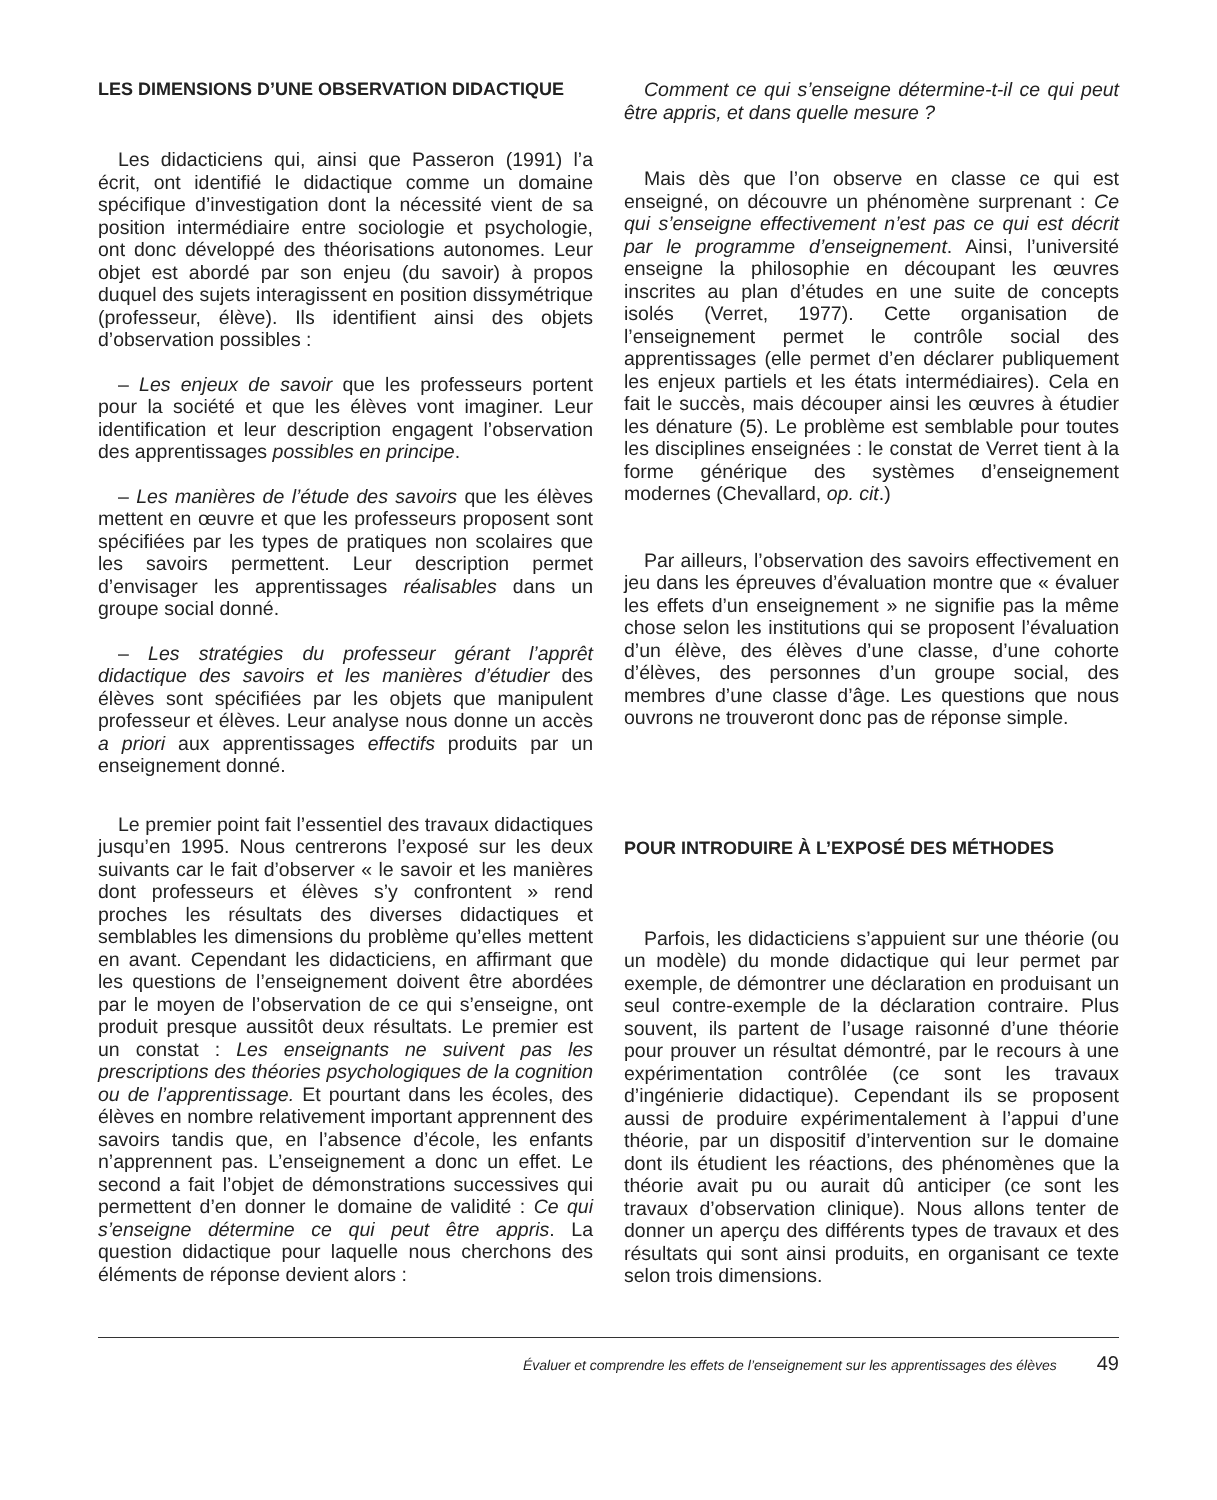LES DIMENSIONS D’UNE OBSERVATION DIDACTIQUE
Les didacticiens qui, ainsi que Passeron (1991) l’a écrit, ont identifié le didactique comme un domaine spécifique d’investigation dont la nécessité vient de sa position intermédiaire entre sociologie et psychologie, ont donc développé des théorisations autonomes. Leur objet est abordé par son enjeu (du savoir) à propos duquel des sujets interagissent en position dissymétrique (professeur, élève). Ils identifient ainsi des objets d’observation possibles :
– Les enjeux de savoir que les professeurs portent pour la société et que les élèves vont imaginer. Leur identification et leur description engagent l’observation des apprentissages possibles en principe.
– Les manières de l’étude des savoirs que les élèves mettent en œuvre et que les professeurs proposent sont spécifiées par les types de pratiques non scolaires que les savoirs permettent. Leur description permet d’envisager les apprentissages réalisables dans un groupe social donné.
– Les stratégies du professeur gérant l’apprêt didactique des savoirs et les manières d’étudier des élèves sont spécifiées par les objets que manipulent professeur et élèves. Leur analyse nous donne un accès a priori aux apprentissages effectifs produits par un enseignement donné.
Le premier point fait l’essentiel des travaux didactiques jusqu’en 1995. Nous centrerons l’exposé sur les deux suivants car le fait d’observer « le savoir et les manières dont professeurs et élèves s’y confrontent » rend proches les résultats des diverses didactiques et semblables les dimensions du problème qu’elles mettent en avant. Cependant les didacticiens, en affirmant que les questions de l’enseignement doivent être abordées par le moyen de l’observation de ce qui s’enseigne, ont produit presque aussitôt deux résultats. Le premier est un constat : Les enseignants ne suivent pas les prescriptions des théories psychologiques de la cognition ou de l’apprentissage. Et pourtant dans les écoles, des élèves en nombre relativement important apprennent des savoirs tandis que, en l’absence d’école, les enfants n’apprennent pas. L’enseignement a donc un effet. Le second a fait l’objet de démonstrations successives qui permettent d’en donner le domaine de validité : Ce qui s’enseigne détermine ce qui peut être appris. La question didactique pour laquelle nous cherchons des éléments de réponse devient alors :
Comment ce qui s’enseigne détermine-t-il ce qui peut être appris, et dans quelle mesure ?
Mais dès que l’on observe en classe ce qui est enseigné, on découvre un phénomène surprenant : Ce qui s’enseigne effectivement n’est pas ce qui est décrit par le programme d’enseignement. Ainsi, l’université enseigne la philosophie en découpant les œuvres inscrites au plan d’études en une suite de concepts isolés (Verret, 1977). Cette organisation de l’enseignement permet le contrôle social des apprentissages (elle permet d’en déclarer publiquement les enjeux partiels et les états intermédiaires). Cela en fait le succès, mais découper ainsi les œuvres à étudier les dénature (5). Le problème est semblable pour toutes les disciplines enseignées : le constat de Verret tient à la forme générique des systèmes d’enseignement modernes (Chevallard, op. cit.)
Par ailleurs, l’observation des savoirs effectivement en jeu dans les épreuves d’évaluation montre que « évaluer les effets d’un enseignement » ne signifie pas la même chose selon les institutions qui se proposent l’évaluation d’un élève, des élèves d’une classe, d’une cohorte d’élèves, des personnes d’un groupe social, des membres d’une classe d’âge. Les questions que nous ouvrons ne trouveront donc pas de réponse simple.
POUR INTRODUIRE À L’EXPOSÉ DES MÉTHODES
Parfois, les didacticiens s’appuient sur une théorie (ou un modèle) du monde didactique qui leur permet par exemple, de démontrer une déclaration en produisant un seul contre-exemple de la déclaration contraire. Plus souvent, ils partent de l’usage raisonné d’une théorie pour prouver un résultat démontré, par le recours à une expérimentation contrôlée (ce sont les travaux d’ingénierie didactique). Cependant ils se proposent aussi de produire expérimentalement à l’appui d’une théorie, par un dispositif d’intervention sur le domaine dont ils étudient les réactions, des phénomènes que la théorie avait pu ou aurait dû anticiper (ce sont les travaux d’observation clinique). Nous allons tenter de donner un aperçu des différents types de travaux et des résultats qui sont ainsi produits, en organisant ce texte selon trois dimensions.
Évaluer et comprendre les effets de l’enseignement sur les apprentissages des élèves 49